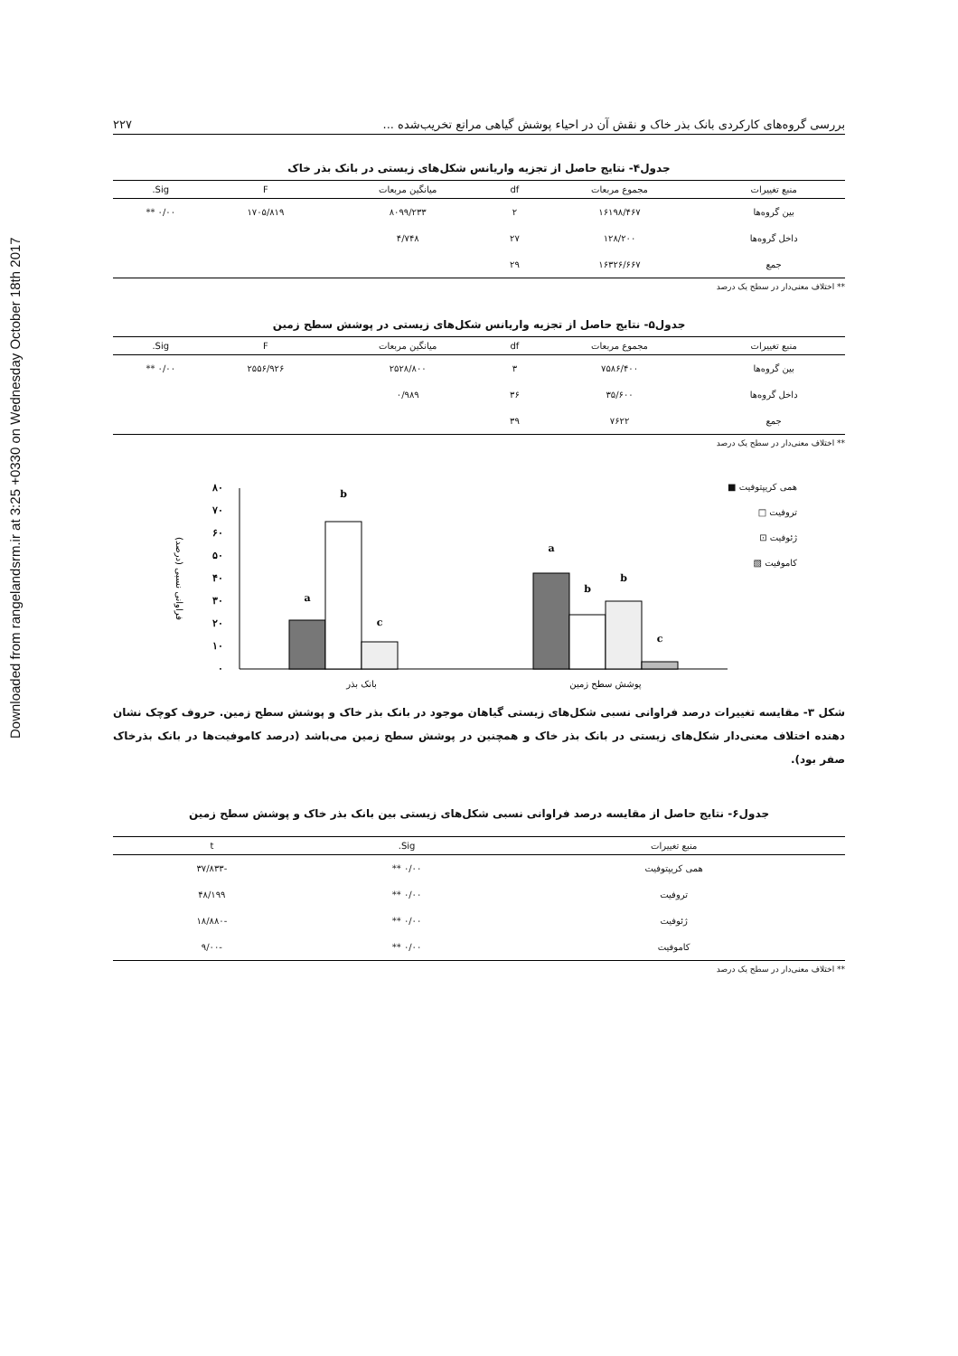Downloaded from rangelandsrm.ir at 3:25 +0330 on Wednesday October 18th 2017
بررسی گروه‌های کارکردی بانک بذر خاک و نقش آن در احیاء پوشش گیاهی مراتع تخریب‌شده ... ۲۲۷
جدول۴- نتایج حاصل از تجزیه واریانس شکل‌های زیستی در بانک بذر خاک
| منبع تغییرات | مجموع مربعات | df | میانگین مربعات | F | Sig. |
| --- | --- | --- | --- | --- | --- |
| بین گروه‌ها | ۱۶۱۹۸/۴۶۷ | ۲ | ۸۰۹۹/۲۳۳ | ۱۷۰۵/۸۱۹ | ۰/۰۰ ** |
| داخل گروه‌ها | ۱۲۸/۲۰۰ | ۲۷ | ۴/۷۴۸ | | |
| جمع | ۱۶۳۲۶/۶۶۷ | ۲۹ | | | |
** اختلاف معنی‌دار در سطح یک درصد
جدول۵- نتایج حاصل از تجزیه واریانس شکل‌های زیستی در پوشش سطح زمین
| منبع تغییرات | مجموع مربعات | df | میانگین مربعات | F | Sig. |
| --- | --- | --- | --- | --- | --- |
| بین گروه‌ها | ۷۵۸۶/۴۰۰ | ۳ | ۲۵۲۸/۸۰۰ | ۲۵۵۶/۹۲۶ | ۰/۰۰ ** |
| داخل گروه‌ها | ۳۵/۶۰۰ | ۳۶ | ۰/۹۸۹ | | |
| جمع | ۷۶۲۲ | ۳۹ | | | |
** اختلاف معنی‌دار در سطح یک درصد
۰
۱۰
۲۰
۳۰
۴۰
۵۰
۶۰
۷۰
۸۰
فراوانی نسبی (درصد)
a
b
c
a
b
b
c
بانک بذر
پوشش سطح زمین
همی کریپتوفیت ■
تروفیت □
ژئوفیت ⊡
کاموفیت ▧
شکل ۳- مقایسه تغییرات درصد فراوانی نسبی شکل‌های زیستی گیاهان موجود در بانک بذر خاک و پوشش سطح زمین. حروف کوچک نشان دهنده اختلاف معنی‌دار شکل‌های زیستی در بانک بذر خاک و همچنین در پوشش سطح زمین می‌باشد (درصد کاموفیت‌ها در بانک بذرخاک صفر بود).
جدول۶- نتایج حاصل از مقایسه درصد فراوانی نسبی شکل‌های زیستی بین بانک بذر خاک و پوشش سطح زمین
| منبع تغییرات | Sig. | t |
| --- | --- | --- |
| همی کریپتوفیت | ۰/۰۰ ** | -۳۷/۸۳۳ |
| تروفیت | ۰/۰۰ ** | ۴۸/۱۹۹ |
| ژئوفیت | ۰/۰۰ ** | -۱۸/۸۸۰ |
| کاموفیت | ۰/۰۰ ** | -۹/۰۰ |
** اختلاف معنی‌دار در سطح یک درصد